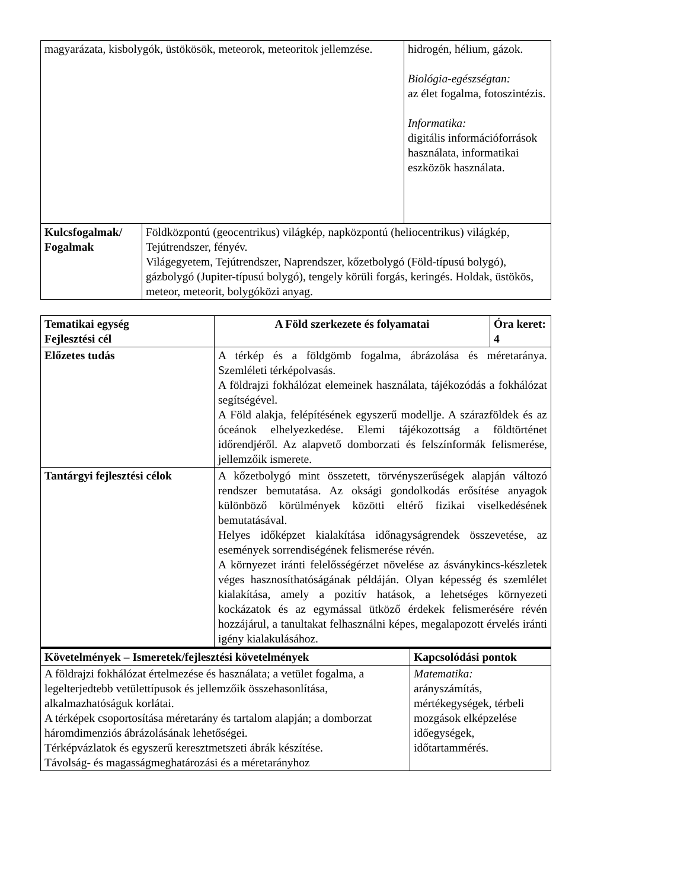| magyarázata, kisbolygók, üstökösök, meteorok, meteoritok jellemzése. | hidrogén, hélium, gázok. Biológia-egészségtan: az élet fogalma, fotoszintézis. Informatika: digitális információforrások használata, informatikai eszközök használata. |
| Kulcsfogalmak/ Fogalmak | Földközpontú (geocentrikus) világkép, napközpontú (heliocentrikus) világkép, Tejútrendszer, fényév. Világegyetem, Tejútrendszer, Naprendszer, kőzetbolygó (Föld-típusú bolygó), gázbolygó (Jupiter-típusú bolygó), tengely körüli forgás, keringés. Holdak, üstökös, meteor, meteorit, bolygóközi anyag. |
| Tematikai egység Fejlesztési cél | A Föld szerkezete és folyamatai | Óra keret: 4 |
| --- | --- | --- |
| Előzetes tudás | A térkép és a földgömb fogalma, ábrázolása és méretaránya. Szemléleti térképolvasás. A földrajzi fokhálózat elemeinek használata, tájékozódás a fokhálózat segítségével. A Föld alakja, felépítésének egyszerű modellje. A szárazföldek és az óceánok elhelyezkedése. Elemi tájékozottság a földtörténet időrendjéről. Az alapvető domborzati és felszínformák felismerése, jellemzőik ismerete. | |
| Tantárgyi fejlesztési célok | A kőzetbolygó mint összetett, törvényszerűségek alapján változó rendszer bemutatása. Az oksági gondolkodás erősítése anyagok különböző körülmények közötti eltérő fizikai viselkedésének bemutatásával. Helyes időképzet kialakítása időnagyságrendek összevetése, az események sorrendiségének felismerése révén. A környezet iránti felelősségérzet növelése az ásványkincs-készletek véges hasznosíthatóságának példáján. Olyan képesség és szemlélet kialakítása, amely a pozitív hatások, a lehetséges környezeti kockázatok és az egymással ütköző érdekek felismerésére révén hozzájárul, a tanultakat felhasználni képes, megalapozott érvelés iránti igény kialakulásához. | |
| Követelmények – Ismeretek/fejlesztési követelmények | Kapcsolódási pontok |
| --- | --- |
| A földrajzi fokhálózat értelmezése és használata; a vetület fogalma, a legelterjedtebb vetülettípusok és jellemzőik összehasonlítása, alkalmazhatóságuk korlátai. A térképek csoportosítása méretarány és tartalom alapján; a domborzat háromdimenziós ábrázolásának lehetőségei. Térképvázlatok és egyszerű keresztmetszeti ábrák készítése. Távolság- és magasságmeghatározási és a méretarányhoz | Matematika: arányszámítás, mértékegységek, térbeli mozgások elképzelése időegységek, időtartammérés. |